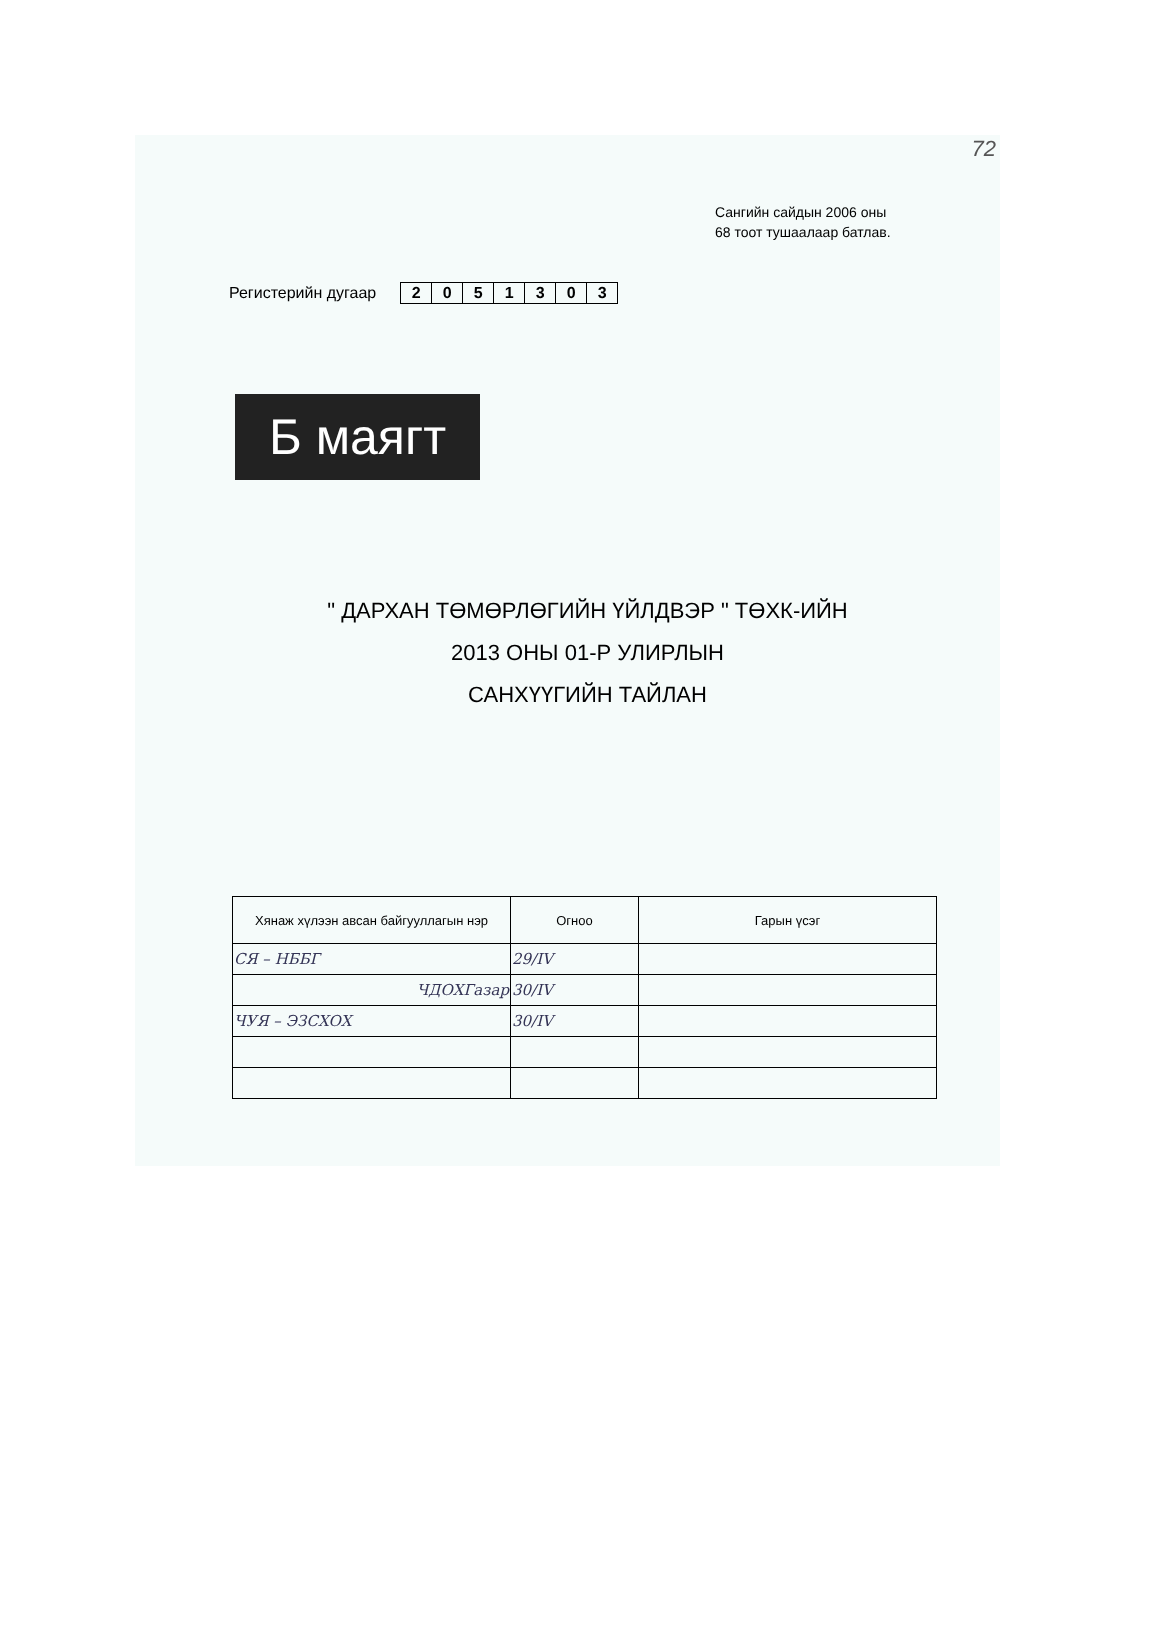72
Сангийн сайдын 2006 оны
68 тоот тушаалаар батлав.
Регистерийн дугаар
| 2 | 0 | 5 | 1 | 3 | 0 | 3 |
Б маягт
" ДАРХАН ТӨМӨРЛӨГИЙН ҮЙЛДВЭР " ТӨХК-ИЙН
2013 ОНЫ 01-Р УЛИРЛЫН
САНХҮҮГИЙН ТАЙЛАН
| Хянаж хүлээн авсан байгууллагын нэр | Огноо | Гарын үсэг |
| --- | --- | --- |
| СЯ – НББГ | 29/IV | |
| ЧДОХГазар | 30/IV | |
| ЧУЯ – ЭЗСХОХ | 30/IV | |